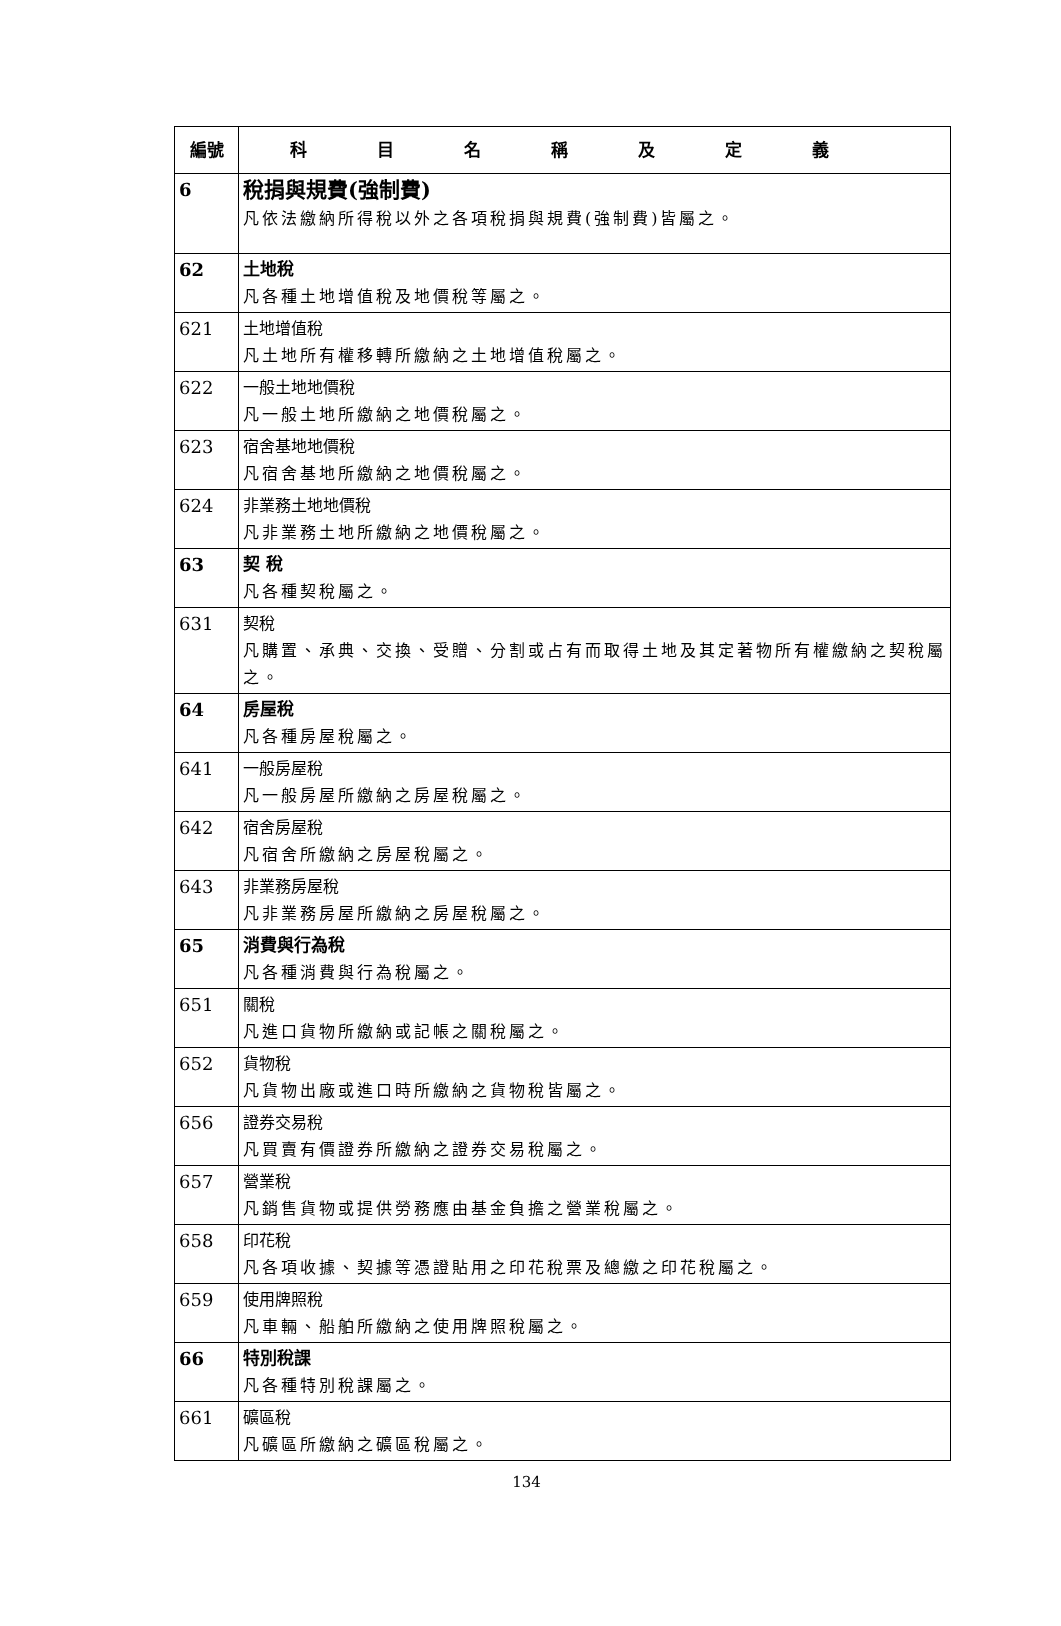| 編號 | 科目名稱及定義 |
| --- | --- |
| 6 | 稅捐與規費(強制費) 凡依法繳納所得稅以外之各項稅捐與規費(強制費)皆屬之。 |
| 62 | 土地稅 凡各種土地增值稅及地價稅等屬之。 |
| 621 | 土地增值稅 凡土地所有權移轉所繳納之土地增值稅屬之。 |
| 622 | 一般土地地價稅 凡一般土地所繳納之地價稅屬之。 |
| 623 | 宿舍基地地價稅 凡宿舍基地所繳納之地價稅屬之。 |
| 624 | 非業務土地地價稅 凡非業務土地所繳納之地價稅屬之。 |
| 63 | 契 稅 凡各種契稅屬之。 |
| 631 | 契稅 凡購置、承典、交換、受贈、分割或占有而取得土地及其定著物所有權繳納之契稅屬之。 |
| 64 | 房屋稅 凡各種房屋稅屬之。 |
| 641 | 一般房屋稅 凡一般房屋所繳納之房屋稅屬之。 |
| 642 | 宿舍房屋稅 凡宿舍所繳納之房屋稅屬之。 |
| 643 | 非業務房屋稅 凡非業務房屋所繳納之房屋稅屬之。 |
| 65 | 消費與行為稅 凡各種消費與行為稅屬之。 |
| 651 | 關稅 凡進口貨物所繳納或記帳之關稅屬之。 |
| 652 | 貨物稅 凡貨物出廠或進口時所繳納之貨物稅皆屬之。 |
| 656 | 證券交易稅 凡買賣有價證券所繳納之證券交易稅屬之。 |
| 657 | 營業稅 凡銷售貨物或提供勞務應由基金負擔之營業稅屬之。 |
| 658 | 印花稅 凡各項收據、契據等憑證貼用之印花稅票及總繳之印花稅屬之。 |
| 659 | 使用牌照稅 凡車輛、船舶所繳納之使用牌照稅屬之。 |
| 66 | 特別稅課 凡各種特別稅課屬之。 |
| 661 | 礦區稅 凡礦區所繳納之礦區稅屬之。 |
134